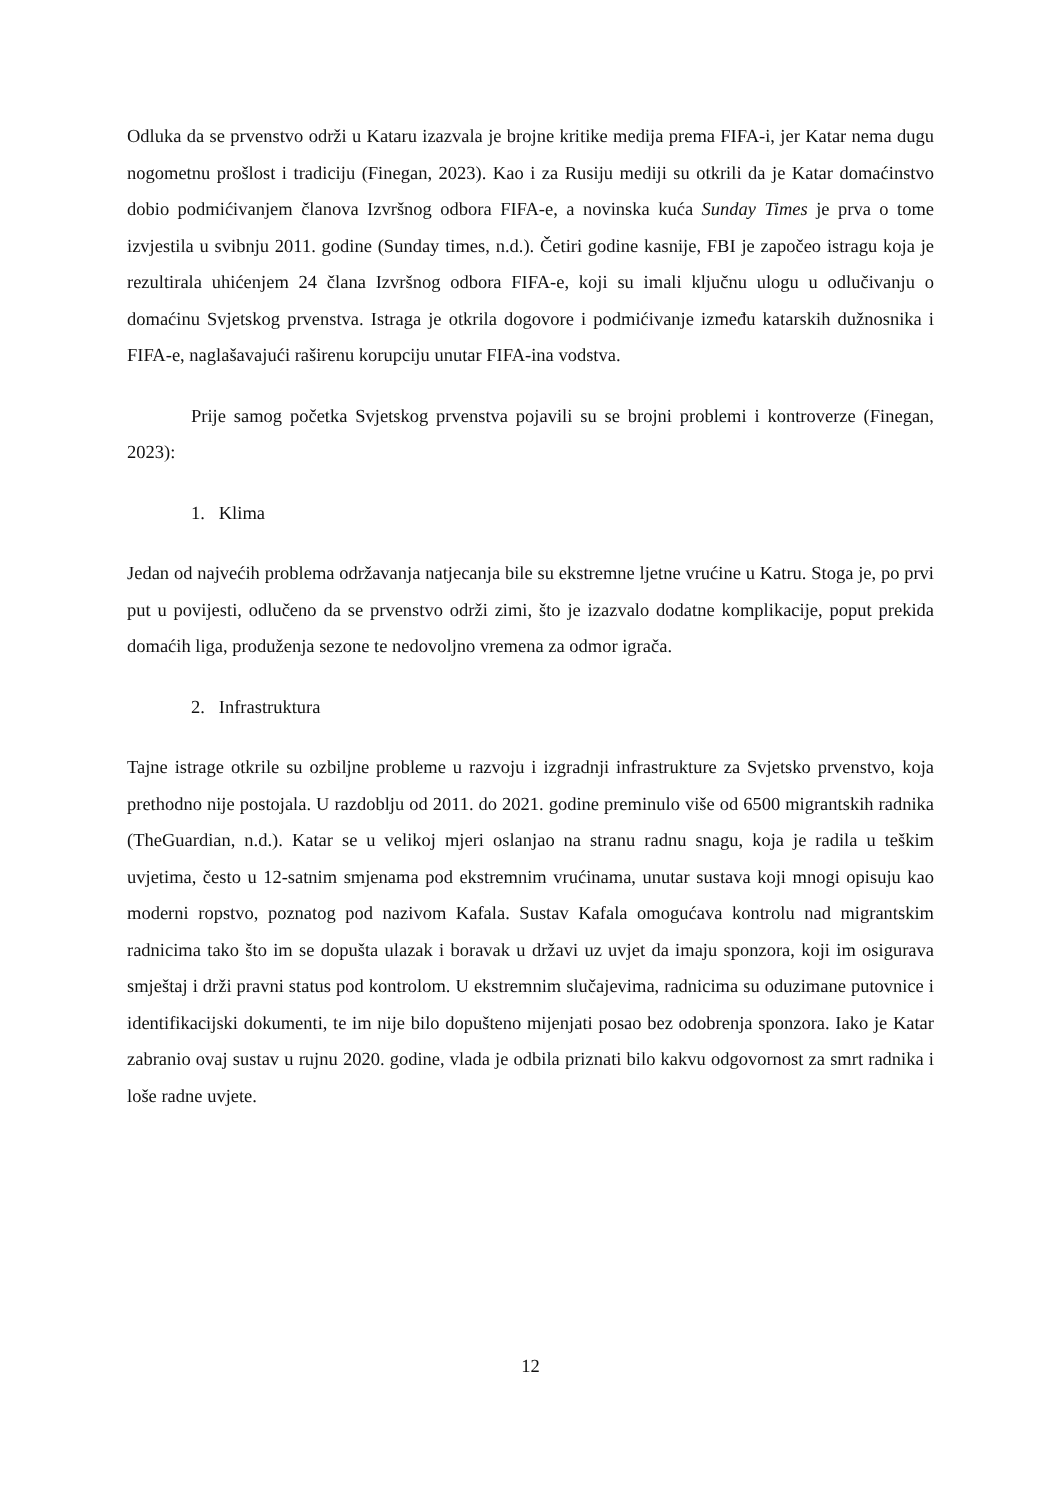Odluka da se prvenstvo održi u Kataru izazvala je brojne kritike medija prema FIFA-i, jer Katar nema dugu nogometnu prošlost i tradiciju (Finegan, 2023). Kao i za Rusiju mediji su otkrili da je Katar domaćinstvo dobio podmićivanjem članova Izvršnog odbora FIFA-e, a novinska kuća Sunday Times je prva o tome izvjestila u svibnju 2011. godine (Sunday times, n.d.). Četiri godine kasnije, FBI je započeo istragu koja je rezultirala uhićenjem 24 člana Izvršnog odbora FIFA-e, koji su imali ključnu ulogu u odlučivanju o domaćinu Svjetskog prvenstva. Istraga je otkrila dogovore i podmićivanje između katarskih dužnosnika i FIFA-e, naglašavajući raširenu korupciju unutar FIFA-ina vodstva.
Prije samog početka Svjetskog prvenstva pojavili su se brojni problemi i kontroverze (Finegan, 2023):
1. Klima
Jedan od najvećih problema održavanja natjecanja bile su ekstremne ljetne vrućine u Katru. Stoga je, po prvi put u povijesti, odlučeno da se prvenstvo održi zimi, što je izazvalo dodatne komplikacije, poput prekida domaćih liga, produženja sezone te nedovoljno vremena za odmor igrača.
2. Infrastruktura
Tajne istrage otkrile su ozbiljne probleme u razvoju i izgradnji infrastrukture za Svjetsko prvenstvo, koja prethodno nije postojala. U razdoblju od 2011. do 2021. godine preminulo više od 6500 migrantskih radnika (TheGuardian, n.d.). Katar se u velikoj mjeri oslanjao na stranu radnu snagu, koja je radila u teškim uvjetima, često u 12-satnim smjenama pod ekstremnim vrućinama, unutar sustava koji mnogi opisuju kao moderni ropstvo, poznatog pod nazivom Kafala. Sustav Kafala omogućava kontrolu nad migrantskim radnicima tako što im se dopušta ulazak i boravak u državi uz uvjet da imaju sponzora, koji im osigurava smještaj i drži pravni status pod kontrolom. U ekstremnim slučajevima, radnicima su oduzimane putovnice i identifikacijski dokumenti, te im nije bilo dopušteno mijenjati posao bez odobrenja sponzora. Iako je Katar zabranio ovaj sustav u rujnu 2020. godine, vlada je odbila priznati bilo kakvu odgovornost za smrt radnika i loše radne uvjete.
12